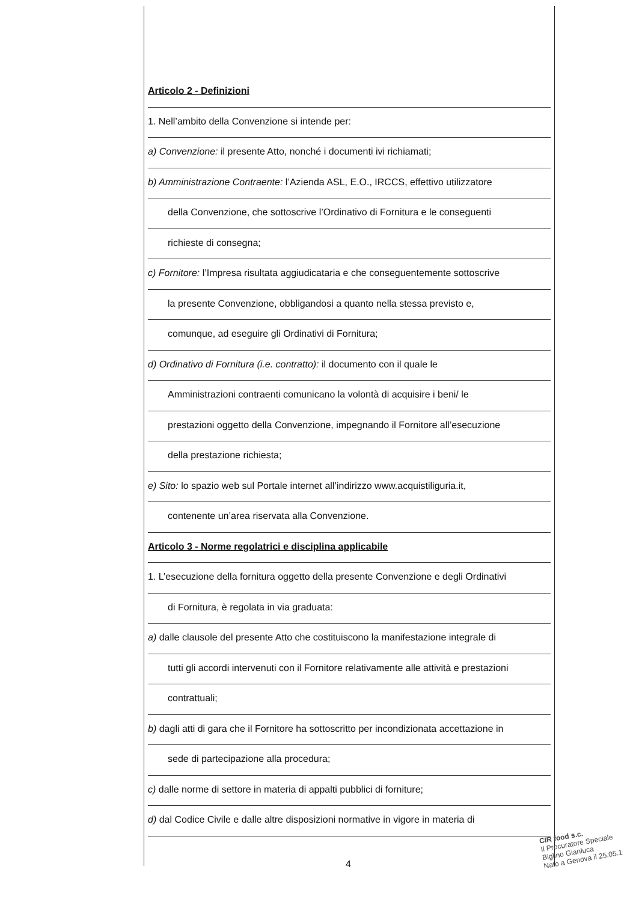Articolo 2 - Definizioni
1. Nell’ambito della Convenzione si intende per:
a) Convenzione: il presente Atto, nonché i documenti ivi richiamati;
b) Amministrazione Contraente: l’Azienda ASL, E.O., IRCCS, effettivo utilizzatore
della Convenzione, che sottoscrive l’Ordinativo di Fornitura e le conseguenti
richieste di consegna;
c) Fornitore: l’Impresa risultata aggiudicataria e che conseguentemente sottoscrive
la presente Convenzione, obbligandosi a quanto nella stessa previsto e,
comunque, ad eseguire gli Ordinativi di Fornitura;
d) Ordinativo di Fornitura (i.e. contratto): il documento con il quale le
Amministrazioni contraenti comunicano la volontà di acquisire i beni/ le
prestazioni oggetto della Convenzione, impegnando il Fornitore all’esecuzione
della prestazione richiesta;
e) Sito: lo spazio web sul Portale internet all’indirizzo www.acquistiliguria.it,
contenente un’area riservata alla Convenzione.
Articolo 3 - Norme regolatrici e disciplina applicabile
1. L’esecuzione della fornitura oggetto della presente Convenzione e degli Ordinativi
di Fornitura, è regolata in via graduata:
a) dalle clausole del presente Atto che costituiscono la manifestazione integrale di
tutti gli accordi intervenuti con il Fornitore relativamente alle attività e prestazioni
contrattuali;
b) dagli atti di gara che il Fornitore ha sottoscritto per incondizionata accettazione in
sede di partecipazione alla procedura;
c) dalle norme di settore in materia di appalti pubblici di forniture;
d) dal Codice Civile e dalle altre disposizioni normative in vigore in materia di
4
CIR food s.c.
Il Procuratore Speciale
Biglino Gianluca
Nato a Genova il 25.05.1